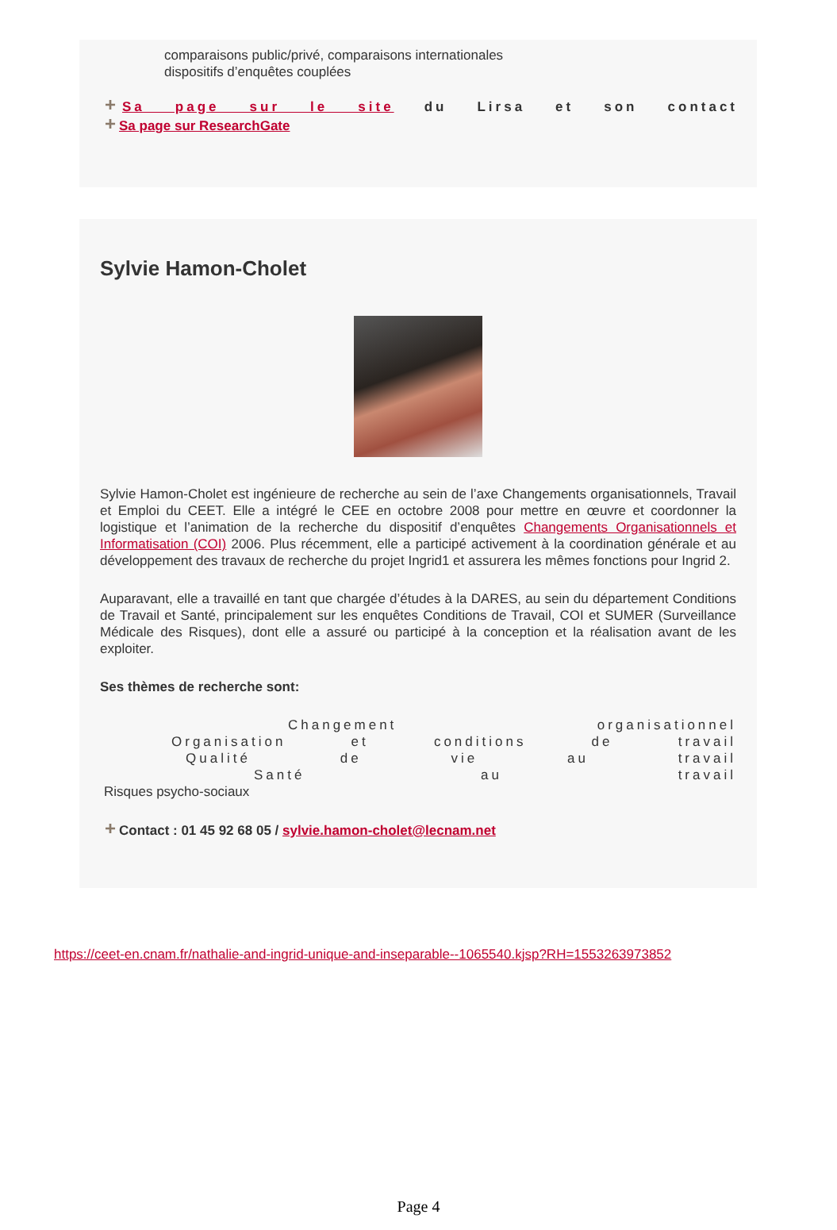comparaisons public/privé, comparaisons internationales
dispositifs d’enquêtes couplées
+ Sa page sur le site du Lirsa et son contact
+ Sa page sur ResearchGate
Sylvie Hamon-Cholet
Sylvie Hamon-Cholet est ingénieure de recherche au sein de l’axe Changements organisationnels, Travail et Emploi du CEET. Elle a intégré le CEE en octobre 2008 pour mettre en œuvre et coordonner la logistique et l’animation de la recherche du dispositif d’enquêtes Changements Organisationnels et Informatisation (COI) 2006. Plus récemment, elle a participé activement à la coordination générale et au développement des travaux de recherche du projet Ingrid1 et assurera les mêmes fonctions pour Ingrid 2.
Auparavant, elle a travaillé en tant que chargée d’études à la DARES, au sein du département Conditions de Travail et Santé, principalement sur les enquêtes Conditions de Travail, COI et SUMER (Surveillance Médicale des Risques), dont elle a assuré ou participé à la conception et la réalisation avant de les exploiter.
Ses thèmes de recherche sont:
Changement organisationnel
Organisation et conditions de travail
Qualité de vie au travail
Santé au travail
Risques psycho-sociaux
+ Contact : 01 45 92 68 05 / sylvie.hamon-cholet@lecnam.net
https://ceet-en.cnam.fr/nathalie-and-ingrid-unique-and-inseparable--1065540.kjsp?RH=1553263973852
Page 4